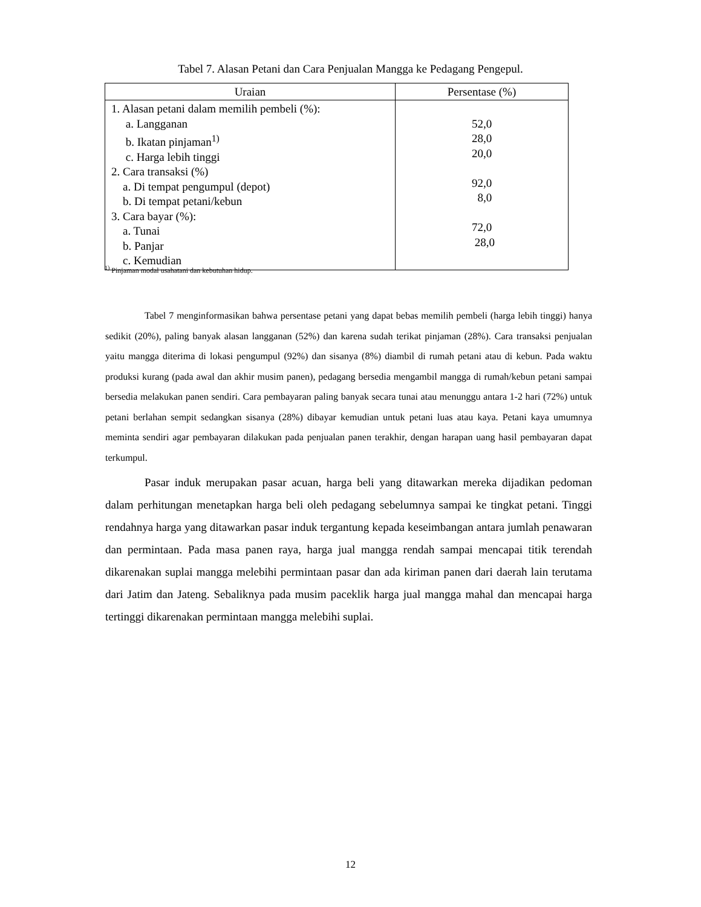Tabel 7. Alasan Petani dan Cara Penjualan Mangga ke Pedagang Pengepul.
| Uraian | Persentase (%) |
| --- | --- |
| 1. Alasan petani dalam memilih pembeli (%): a. Langganan b. Ikatan pinjaman<sup>1)</sup> c. Harga lebih tinggi 2. Cara transaksi (%) a. Di tempat pengumpul (depot) b. Di tempat petani/kebun 3. Cara bayar (%): a. Tunai b. Panjar c. Kemudian | 52,0 28,0 20,0 92,0 8,0 72,0 28,0 |
<sup>1)</sup> Pinjaman modal usahatani dan kebutuhan hidup.
Tabel 7 menginformasikan bahwa persentase petani yang dapat bebas memilih pembeli (harga lebih tinggi) hanya sedikit (20%), paling banyak alasan langganan (52%) dan karena sudah terikat pinjaman (28%). Cara transaksi penjualan yaitu mangga diterima di lokasi pengumpul (92%) dan sisanya (8%) diambil di rumah petani atau di kebun. Pada waktu produksi kurang (pada awal dan akhir musim panen), pedagang bersedia mengambil mangga di rumah/kebun petani sampai bersedia melakukan panen sendiri. Cara pembayaran paling banyak secara tunai atau menunggu antara 1-2 hari (72%) untuk petani berlahan sempit sedangkan sisanya (28%) dibayar kemudian untuk petani luas atau kaya. Petani kaya umumnya meminta sendiri agar pembayaran dilakukan pada penjualan panen terakhir, dengan harapan uang hasil pembayaran dapat terkumpul.
Pasar induk merupakan pasar acuan, harga beli yang ditawarkan mereka dijadikan pedoman dalam perhitungan menetapkan harga beli oleh pedagang sebelumnya sampai ke tingkat petani. Tinggi rendahnya harga yang ditawarkan pasar induk tergantung kepada keseimbangan antara jumlah penawaran dan permintaan. Pada masa panen raya, harga jual mangga rendah sampai mencapai titik terendah dikarenakan suplai mangga melebihi permintaan pasar dan ada kiriman panen dari daerah lain terutama dari Jatim dan Jateng. Sebaliknya pada musim paceklik harga jual mangga mahal dan mencapai harga tertinggi dikarenakan permintaan mangga melebihi suplai.
12